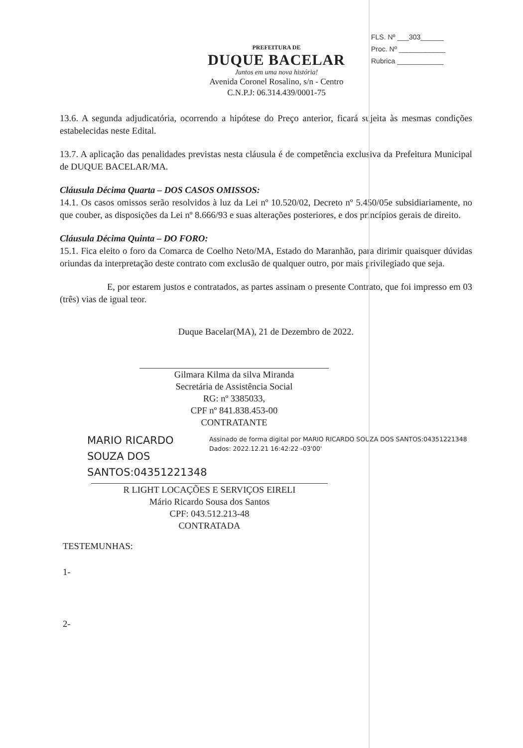FLS. Nº ___303______
Proc. Nº ____________
Rubrica ____________
PREFEITURA DE
DUQUE BACELAR
Juntos em uma nova história!
Avenida Coronel Rosalino, s/n - Centro
C.N.P.J: 06.314.439/0001-75
13.6. A segunda adjudicatória, ocorrendo a hipótese do Preço anterior, ficará sujeita às mesmas condições estabelecidas neste Edital.
13.7. A aplicação das penalidades previstas nesta cláusula é de competência exclusiva da Prefeitura Municipal de DUQUE BACELAR/MA.
Cláusula Décima Quarta – DOS CASOS OMISSOS:
14.1. Os casos omissos serão resolvidos à luz da Lei nº 10.520/02, Decreto nº 5.450/05e subsidiariamente, no que couber, as disposições da Lei nº 8.666/93 e suas alterações posteriores, e dos princípios gerais de direito.
Cláusula Décima Quinta – DO FORO:
15.1. Fica eleito o foro da Comarca de Coelho Neto/MA, Estado do Maranhão, para dirimir quaisquer dúvidas oriundas da interpretação deste contrato com exclusão de qualquer outro, por mais privilegiado que seja.
E, por estarem justos e contratados, as partes assinam o presente Contrato, que foi impresso em 03 (três) vias de igual teor.
Duque Bacelar(MA), 21 de Dezembro de 2022.
Gilmara Kilma da silva Miranda
Secretária de Assistência Social
RG: nº 3385033,
CPF nº 841.838.453-00
CONTRATANTE
MARIO RICARDO SOUZA DOS SANTOS:04351221348
Assinado de forma digital por MARIO RICARDO SOUZA DOS SANTOS:04351221348
Dados: 2022.12.21 16:42:22 -03'00'
R LIGHT LOCAÇÕES E SERVIÇOS EIRELI
Mário Ricardo Sousa dos Santos
CPF: 043.512.213-48
CONTRATADA
TESTEMUNHAS:
1-
2-